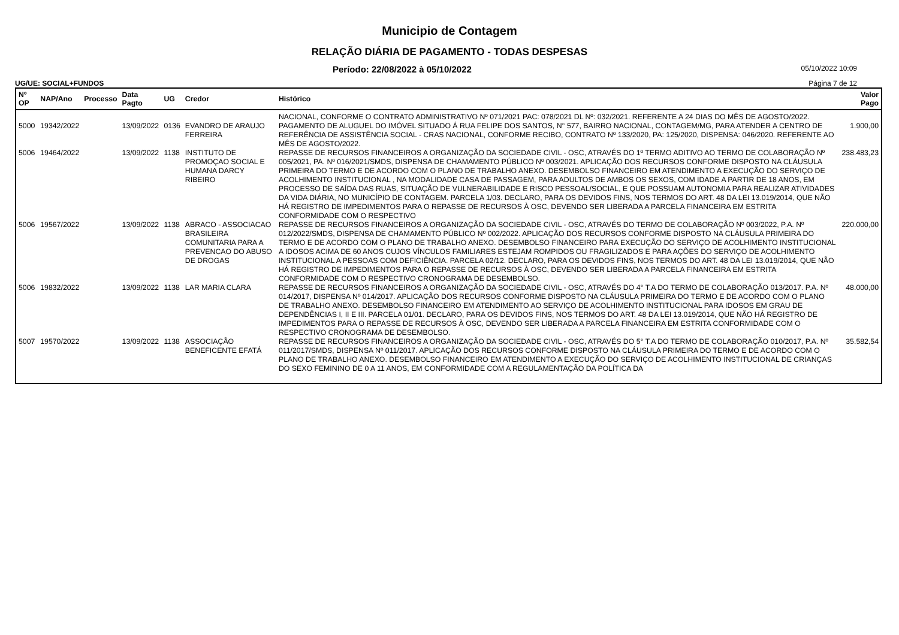Municipio de Contagem
RELAÇÃO DIÁRIA DE PAGAMENTO - TODAS DESPESAS
Período: 22/08/2022 à 05/10/2022 05/10/2022 10:09
UG/UE: SOCIAL+FUNDOS Página 7 de 12
| Nº OP | NAP/Ano | Processo | Data Pagto | UG | Credor | Histórico | Valor Pago |
| --- | --- | --- | --- | --- | --- | --- | --- |
| | | | | | | NACIONAL, CONFORME O CONTRATO ADMINISTRATIVO Nº 071/2021 PAC: 078/2021 DL Nº: 032/2021. REFERENTE A 24 DIAS DO MÊS DE AGOSTO/2022. | |
| 5000 | 19342/2022 | | 13/09/2022 | 0136 | EVANDRO DE ARAUJO FERREIRA | PAGAMENTO DE ALUGUEL DO IMÓVEL SITUADO Á RUA FELIPE DOS SANTOS, N° 577, BAIRRO NACIONAL, CONTAGEM/MG, PARA ATENDER A CENTRO DE REFERÊNCIA DE ASSISTÊNCIA SOCIAL - CRAS NACIONAL, CONFORME RECIBO, CONTRATO Nº 133/2020, PA: 125/2020, DISPENSA: 046/2020. REFERENTE AO MÊS DE AGOSTO/2022. | 1.900,00 |
| 5006 | 19464/2022 | | 13/09/2022 | 1138 | INSTITUTO DE PROMOÇAO SOCIAL E HUMANA DARCY RIBEIRO | REPASSE DE RECURSOS FINANCEIROS A ORGANIZAÇÃO DA SOCIEDADE CIVIL - OSC, ATRAVÉS DO 1º TERMO ADITIVO AO TERMO DE COLABORAÇÃO Nº 005/2021, PA. Nº 016/2021/SMDS, DISPENSA DE CHAMAMENTO PÚBLICO Nº 003/2021. APLICAÇÃO DOS RECURSOS CONFORME DISPOSTO NA CLÁUSULA PRIMEIRA DO TERMO E DE ACORDO COM O PLANO DE TRABALHO ANEXO. DESEMBOLSO FINANCEIRO EM ATENDIMENTO A EXECUÇÃO DO SERVIÇO DE ACOLHIMENTO INSTITUCIONAL , NA MODALIDADE CASA DE PASSAGEM, PARA ADULTOS DE AMBOS OS SEXOS, COM IDADE A PARTIR DE 18 ANOS, EM PROCESSO DE SAÍDA DAS RUAS, SITUAÇÃO DE VULNERABILIDADE E RISCO PESSOAL/SOCIAL, E QUE POSSUAM AUTONOMIA PARA REALIZAR ATIVIDADES DA VIDA DIÁRIA, NO MUNICÍPIO DE CONTAGEM. PARCELA 1/03. DECLARO, PARA OS DEVIDOS FINS, NOS TERMOS DO ART. 48 DA LEI 13.019/2014, QUE NÃO HÁ REGISTRO DE IMPEDIMENTOS PARA O REPASSE DE RECURSOS À OSC, DEVENDO SER LIBERADA A PARCELA FINANCEIRA EM ESTRITA CONFORMIDADE COM O RESPECTIVO | 238.483,23 |
| 5006 | 19567/2022 | | 13/09/2022 | 1138 | ABRACO - ASSOCIACAO BRASILEIRA COMUNITARIA PARA A PREVENCAO DO ABUSO DE DROGAS | REPASSE DE RECURSOS FINANCEIROS A ORGANIZAÇÃO DA SOCIEDADE CIVIL - OSC, ATRAVÉS DO TERMO DE COLABORAÇÃO Nº 003/2022, P.A. Nº 012/2022/SMDS, DISPENSA DE CHAMAMENTO PÚBLICO Nº 002/2022. APLICAÇÃO DOS RECURSOS CONFORME DISPOSTO NA CLÁUSULA PRIMEIRA DO TERMO E DE ACORDO COM O PLANO DE TRABALHO ANEXO. DESEMBOLSO FINANCEIRO PARA EXECUÇÃO DO SERVIÇO DE ACOLHIMENTO INSTITUCIONAL A IDOSOS ACIMA DE 60 ANOS CUJOS VÍNCULOS FAMILIARES ESTEJAM ROMPIDOS OU FRAGILIZADOS E PARA AÇÕES DO SERVIÇO DE ACOLHIMENTO INSTITUCIONAL A PESSOAS COM DEFICIÊNCIA. PARCELA 02/12. DECLARO, PARA OS DEVIDOS FINS, NOS TERMOS DO ART. 48 DA LEI 13.019/2014, QUE NÃO HÁ REGISTRO DE IMPEDIMENTOS PARA O REPASSE DE RECURSOS À OSC, DEVENDO SER LIBERADA A PARCELA FINANCEIRA EM ESTRITA CONFORMIDADE COM O RESPECTIVO CRONOGRAMA DE DESEMBOLSO. | 220.000,00 |
| 5006 | 19832/2022 | | 13/09/2022 | 1138 | LAR MARIA CLARA | REPASSE DE RECURSOS FINANCEIROS A ORGANIZAÇÃO DA SOCIEDADE CIVIL - OSC, ATRAVÉS DO 4° T.A DO TERMO DE COLABORAÇÃO 013/2017. P.A. Nº 014/2017, DISPENSA Nº 014/2017. APLICAÇÃO DOS RECURSOS CONFORME DISPOSTO NA CLÁUSULA PRIMEIRA DO TERMO E DE ACORDO COM O PLANO DE TRABALHO ANEXO. DESEMBOLSO FINANCEIRO EM ATENDIMENTO AO SERVIÇO DE ACOLHIMENTO INSTITUCIONAL PARA IDOSOS EM GRAU DE DEPENDÊNCIAS I, II E III. PARCELA 01/01. DECLARO, PARA OS DEVIDOS FINS, NOS TERMOS DO ART. 48 DA LEI 13.019/2014, QUE NÃO HÁ REGISTRO DE IMPEDIMENTOS PARA O REPASSE DE RECURSOS À OSC, DEVENDO SER LIBERADA A PARCELA FINANCEIRA EM ESTRITA CONFORMIDADE COM O RESPECTIVO CRONOGRAMA DE DESEMBOLSO. | 48.000,00 |
| 5007 | 19570/2022 | | 13/09/2022 | 1138 | ASSOCIAÇÃO BENEFICENTE EFATÁ | REPASSE DE RECURSOS FINANCEIROS A ORGANIZAÇÃO DA SOCIEDADE CIVIL - OSC, ATRAVÉS DO 5° T.A DO TERMO DE COLABORAÇÃO 010/2017, P.A. Nº 011/2017/SMDS, DISPENSA Nº 011/2017. APLICAÇÃO DOS RECURSOS CONFORME DISPOSTO NA CLÁUSULA PRIMEIRA DO TERMO E DE ACORDO COM O PLANO DE TRABALHO ANEXO. DESEMBOLSO FINANCEIRO EM ATENDIMENTO A EXECUÇÃO DO SERVIÇO DE ACOLHIMENTO INSTITUCIONAL DE CRIANÇAS DO SEXO FEMININO DE 0 A 11 ANOS, EM CONFORMIDADE COM A REGULAMENTAÇÃO DA POLÍTICA DA | 35.582,54 |